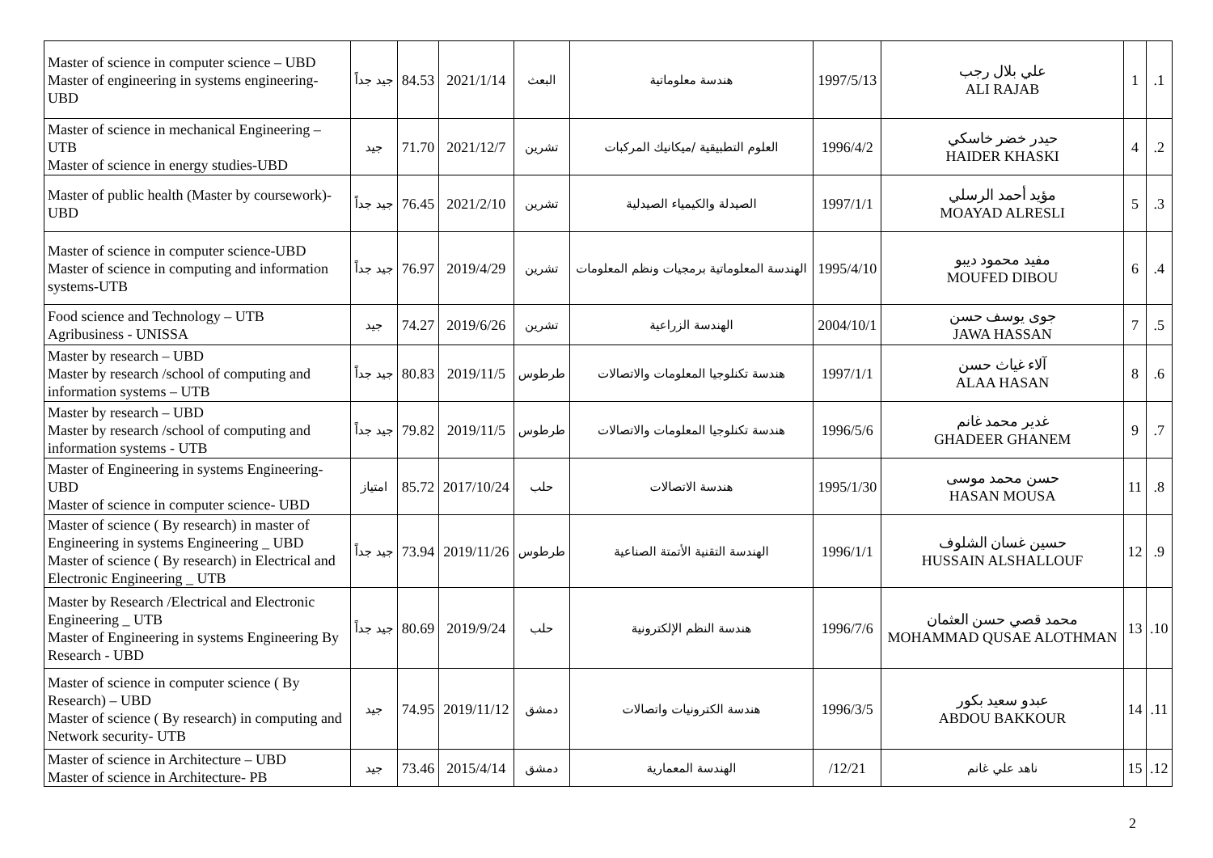| Master of science in computer science – UBD Master of engineering in systems engineering-UBD | جيد جداً | 84.53 | 2021/1/14 | البعث | هندسة معلوماتية | 1997/5/13 | علي بلال رجب ALI RAJAB | 1 | .1 |
| Master of science in mechanical Engineering – UTB Master of science in energy studies-UBD | جيد | 71.70 | 2021/12/7 | تشرين | العلوم التطبيقية /ميكانيك المركبات | 1996/4/2 | حيدر خضر خاسكي HAIDER KHASKI | 4 | .2 |
| Master of public health (Master by coursework)-UBD | جيد جداً | 76.45 | 2021/2/10 | تشرين | الصيدلة والكيمياء الصيدلية | 1997/1/1 | مؤيد أحمد الرسلي MOAYAD ALRESLI | 5 | .3 |
| Master of science in computer science-UBD Master of science in computing and information systems-UTB | جيد جداً | 76.97 | 2019/4/29 | تشرين | الهندسة المعلوماتية برمجيات ونظم المعلومات | 1995/4/10 | مفيد محمود ديبو MOUFED DIBOU | 6 | .4 |
| Food science and Technology – UTB Agribusiness - UNISSA | جيد | 74.27 | 2019/6/26 | تشرين | الهندسة الزراعية | 2004/10/1 | جوى يوسف حسن JAWA HASSAN | 7 | .5 |
| Master by research – UBD Master by research /school of computing and information systems – UTB | جيد جداً | 80.83 | 2019/11/5 | طرطوس | هندسة تكنلوجيا المعلومات والاتصالات | 1997/1/1 | آلاء غياث حسن ALAA HASAN | 8 | .6 |
| Master by research – UBD Master by research /school of computing and information systems - UTB | جيد جداً | 79.82 | 2019/11/5 | طرطوس | هندسة تكنلوجيا المعلومات والاتصالات | 1996/5/6 | غدير محمد غانم GHADEER GHANEM | 9 | .7 |
| Master of Engineering in systems Engineering- UBD Master of science in computer science- UBD | امتياز | 85.72 | 2017/10/24 | حلب | هندسة الاتصالات | 1995/1/30 | حسن محمد موسى HASAN MOUSA | 11 | .8 |
| Master of science ( By research) in master of Engineering in systems Engineering _ UBD Master of science ( By research) in Electrical and Electronic Engineering _ UTB | جيد جداً | 73.94 | 2019/11/26 | طرطوس | الهندسة التقنية الأتمتة الصناعية | 1996/1/1 | حسين غسان الشلوف HUSSAIN ALSHALLOUF | 12 | .9 |
| Master by Research /Electrical and Electronic Engineering _ UTB Master of Engineering in systems Engineering By Research - UBD | جيد جداً | 80.69 | 2019/9/24 | حلب | هندسة النظم الإلكترونية | 1996/7/6 | محمد قصي حسن العثمان MOHAMMAD QUSAE ALOTHMAN | 13 | .10 |
| Master of science in computer science ( By Research) – UBD Master of science ( By research) in computing and Network security- UTB | جيد | 74.95 | 2019/11/12 | دمشق | هندسة الكترونيات واتصالات | 1996/3/5 | عبدو سعيد بكور ABDOU BAKKOUR | 14 | .11 |
| Master of science in Architecture – UBD Master of science in Architecture- PB | جيد | 73.46 | 2015/4/14 | دمشق | الهندسة المعمارية | /12/21 | ناهد علي غانم | 15 | .12 |
2